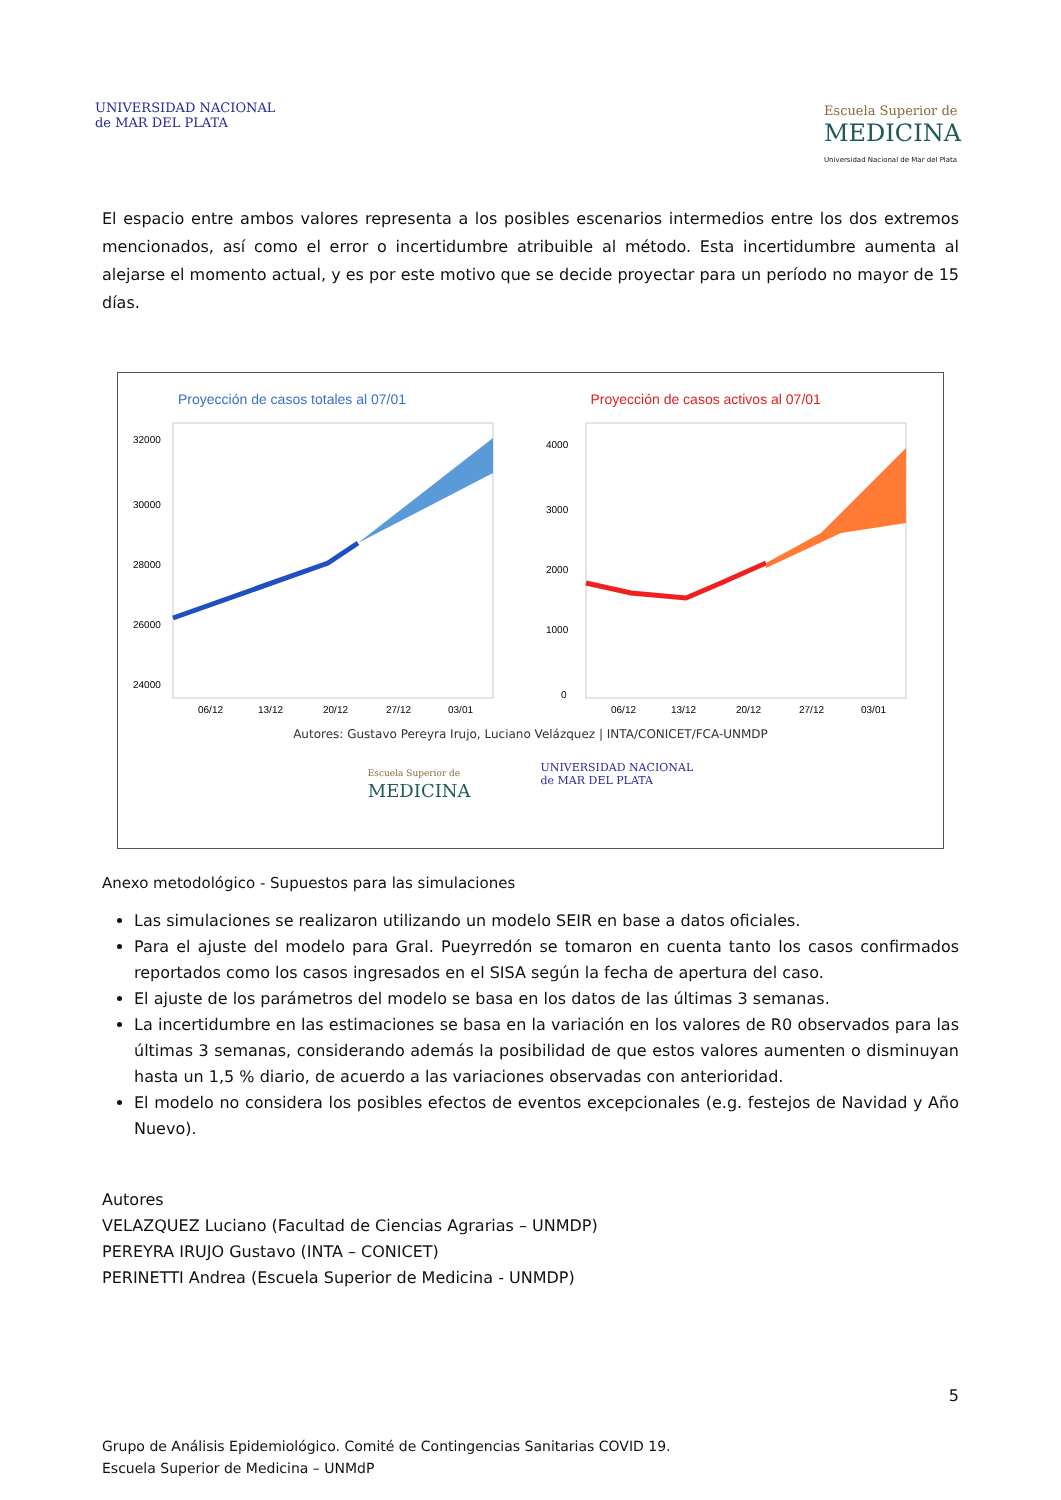UNIVERSIDAD NACIONAL
de MAR DEL PLATA
Escuela Superior de
MEDICINA
Universidad Nacional de Mar del Plata
El espacio entre ambos valores representa a los posibles escenarios intermedios entre los dos extremos mencionados, así como el error o incertidumbre atribuible al método. Esta incertidumbre aumenta al alejarse el momento actual, y es por este motivo que se decide proyectar para un período no mayor de 15 días.
Proyección de casos totales al 07/01
32000
30000
28000
26000
24000
06/12
13/12
20/12
27/12
03/01
Proyección de casos activos al 07/01
4000
3000
2000
1000
0
06/12
13/12
20/12
27/12
03/01
Autores: Gustavo Pereyra Irujo, Luciano Velázquez | INTA/CONICET/FCA-UNMDP
Escuela Superior de
MEDICINA
UNIVERSIDAD NACIONAL
de MAR DEL PLATA
Anexo metodológico - Supuestos para las simulaciones
Las simulaciones se realizaron utilizando un modelo SEIR en base a datos oficiales.
Para el ajuste del modelo para Gral. Pueyrredón se tomaron en cuenta tanto los casos confirmados reportados como los casos ingresados en el SISA según la fecha de apertura del caso.
El ajuste de los parámetros del modelo se basa en los datos de las últimas 3 semanas.
La incertidumbre en las estimaciones se basa en la variación en los valores de R0 observados para las últimas 3 semanas, considerando además la posibilidad de que estos valores aumenten o disminuyan hasta un 1,5 % diario, de acuerdo a las variaciones observadas con anterioridad.
El modelo no considera los posibles efectos de eventos excepcionales (e.g. festejos de Navidad y Año Nuevo).
Autores
VELAZQUEZ Luciano (Facultad de Ciencias Agrarias – UNMDP)
PEREYRA IRUJO Gustavo (INTA – CONICET)
PERINETTI Andrea (Escuela Superior de Medicina - UNMDP)
5
Grupo de Análisis Epidemiológico. Comité de Contingencias Sanitarias COVID 19.
Escuela Superior de Medicina – UNMdP